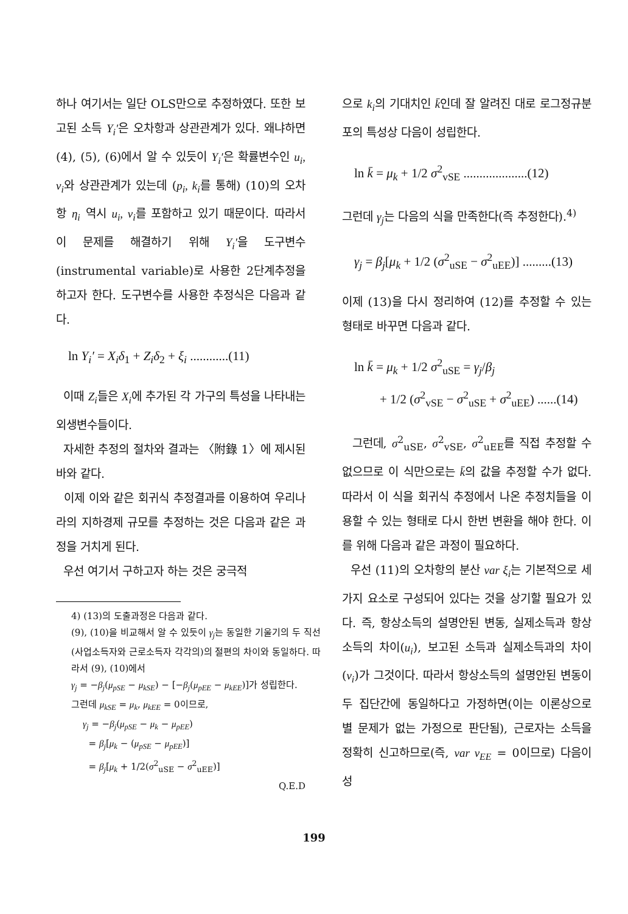하나 여기서는 일단 OLS만으로 추정하였다. 또한 보고된 소득 Y<sub>i</sub>′은 오차항과 상관관계가 있다. 왜냐하면 (4), (5), (6)에서 알 수 있듯이 Y<sub>i</sub>′은 확률변수인 u<sub>i</sub>, v<sub>i</sub>와 상관관계가 있는데 (p<sub>i</sub>, k<sub>i</sub>를 통해) (10)의 오차항 η<sub>i</sub> 역시 u<sub>i</sub>, v<sub>i</sub>를 포함하고 있기 때문이다. 따라서 이 문제를 해결하기 위해 Y<sub>i</sub>′을 도구변수(instrumental variable)로 사용한 2단계추정을 하고자 한다. 도구변수를 사용한 추정식은 다음과 같다.
ln Y<sub>i</sub>′ = X<sub>i</sub>δ<sub>1</sub> + Z<sub>i</sub>δ<sub>2</sub> + ξ<sub>i</sub> ............(11)
이때 Z<sub>i</sub>들은 X<sub>i</sub>에 추가된 각 가구의 특성을 나타내는 외생변수들이다.
자세한 추정의 절차와 결과는 〈附錄 1〉에 제시된 바와 같다.
이제 이와 같은 회귀식 추정결과를 이용하여 우리나라의 지하경제 규모를 추정하는 것은 다음과 같은 과정을 거치게 된다.
우선 여기서 구하고자 하는 것은 궁극적
4) (13)의 도출과정은 다음과 같다.
(9), (10)을 비교해서 알 수 있듯이 γ<sub>j</sub>는 동일한 기울기의 두 직선(사업소득자와 근로소득자 각각의)의 절편의 차이와 동일하다. 따라서 (9), (10)에서
γ<sub>j</sub> = −β<sub>j</sub>(μ<sub>pSE</sub> − μ<sub>kSE</sub>) − [−β<sub>j</sub>(μ<sub>pEE</sub> − μ<sub>kEE</sub>)]가 성립한다.
그런데 μ<sub>kSE</sub> = μ<sub>k</sub>, μ<sub>kEE</sub> = 0이므로,
γ<sub>j</sub> = −β<sub>j</sub>(μ<sub>pSE</sub> − μ<sub>k</sub> − μ<sub>pEE</sub>)
= β<sub>j</sub>[μ<sub>k</sub> − (μ<sub>pSE</sub> − μ<sub>pEE</sub>)]
= β<sub>j</sub>[μ<sub>k</sub> + 1/2(σ<sup>2</sup><sub>uSE</sub> − σ<sup>2</sup><sub>uEE</sub>)]
Q.E.D
으로 k<sub>i</sub>의 기대치인 k̄인데 잘 알려진 대로 로그정규분포의 특성상 다음이 성립한다.
ln k̄ = μ<sub>k</sub> + 1/2 σ<sup>2</sup><sub>vSE</sub> ....................(12)
그런데 γ<sub>j</sub>는 다음의 식을 만족한다(즉 추정한다).<sup>4)</sup>
γ<sub>j</sub> = β<sub>j</sub>[μ<sub>k</sub> + 1/2 (σ<sup>2</sup><sub>uSE</sub> − σ<sup>2</sup><sub>uEE</sub>)] .........(13)
이제 (13)을 다시 정리하여 (12)를 추정할 수 있는 형태로 바꾸면 다음과 같다.
ln k̄ = μ<sub>k</sub> + 1/2 σ<sup>2</sup><sub>uSE</sub> = γ<sub>j</sub>/β<sub>j</sub>
+ 1/2 (σ<sup>2</sup><sub>vSE</sub> − σ<sup>2</sup><sub>uSE</sub> + σ<sup>2</sup><sub>uEE</sub>) ......(14)
그런데, σ<sup>2</sup><sub>uSE</sub>, σ<sup>2</sup><sub>vSE</sub>, σ<sup>2</sup><sub>uEE</sub>를 직접 추정할 수 없으므로 이 식만으로는 k̄의 값을 추정할 수가 없다. 따라서 이 식을 회귀식 추정에서 나온 추정치들을 이용할 수 있는 형태로 다시 한번 변환을 해야 한다. 이를 위해 다음과 같은 과정이 필요하다.
우선 (11)의 오차항의 분산 var ξ<sub>i</sub>는 기본적으로 세가지 요소로 구성되어 있다는 것을 상기할 필요가 있다. 즉, 항상소득의 설명안된 변동, 실제소득과 항상소득의 차이(u<sub>i</sub>), 보고된 소득과 실제소득과의 차이(v<sub>i</sub>)가 그것이다. 따라서 항상소득의 설명안된 변동이 두 집단간에 동일하다고 가정하면(이는 이론상으로 별 문제가 없는 가정으로 판단됨), 근로자는 소득을 정확히 신고하므로(즉, var v<sub>EE</sub> = 0이므로) 다음이 성
199